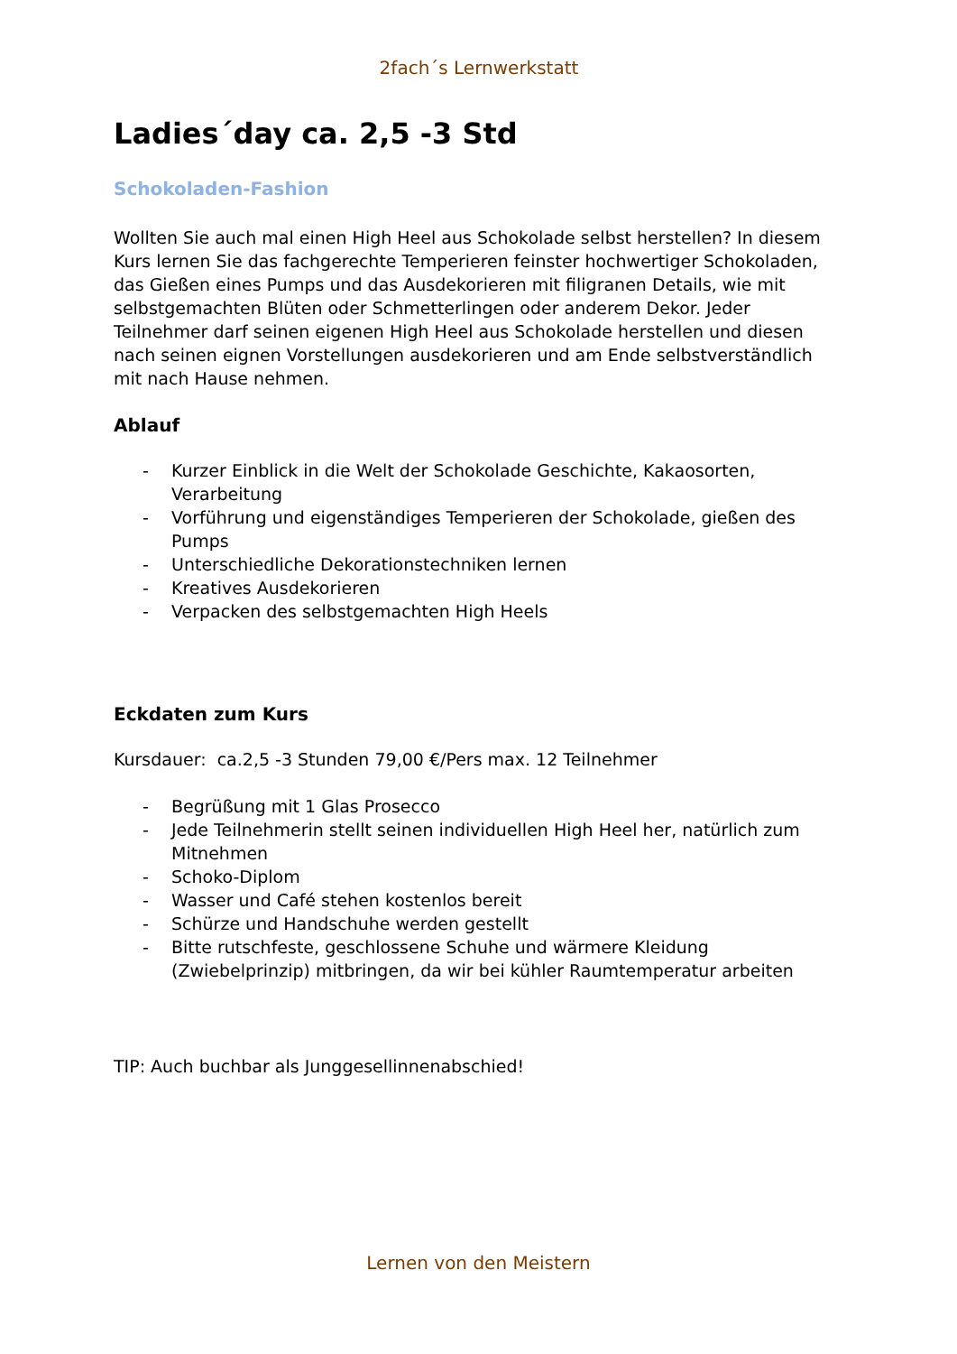2fach´s Lernwerkstatt
Ladies´day ca. 2,5 -3 Std
Schokoladen-Fashion
Wollten Sie auch mal einen High Heel aus Schokolade selbst herstellen? In diesem Kurs lernen Sie das fachgerechte Temperieren feinster hochwertiger Schokoladen, das Gießen eines Pumps und das Ausdekorieren mit filigranen Details, wie mit selbstgemachten Blüten oder Schmetterlingen oder anderem Dekor. Jeder Teilnehmer darf seinen eigenen High Heel aus Schokolade herstellen und diesen nach seinen eignen Vorstellungen ausdekorieren und am Ende selbstverständlich mit nach Hause nehmen.
Ablauf
- Kurzer Einblick in die Welt der Schokolade Geschichte, Kakaosorten, Verarbeitung
- Vorführung und eigenständiges Temperieren der Schokolade, gießen des Pumps
- Unterschiedliche Dekorationstechniken lernen
- Kreatives Ausdekorieren
- Verpacken des selbstgemachten High Heels
Eckdaten zum Kurs
Kursdauer: ca.2,5 -3 Stunden 79,00 €/Pers max. 12 Teilnehmer
- Begrüßung mit 1 Glas Prosecco
- Jede Teilnehmerin stellt seinen individuellen High Heel her, natürlich zum Mitnehmen
- Schoko-Diplom
- Wasser und Café stehen kostenlos bereit
- Schürze und Handschuhe werden gestellt
- Bitte rutschfeste, geschlossene Schuhe und wärmere Kleidung (Zwiebelprinzip) mitbringen, da wir bei kühler Raumtemperatur arbeiten
TIP: Auch buchbar als Junggesellinnenabschied!
Lernen von den Meistern